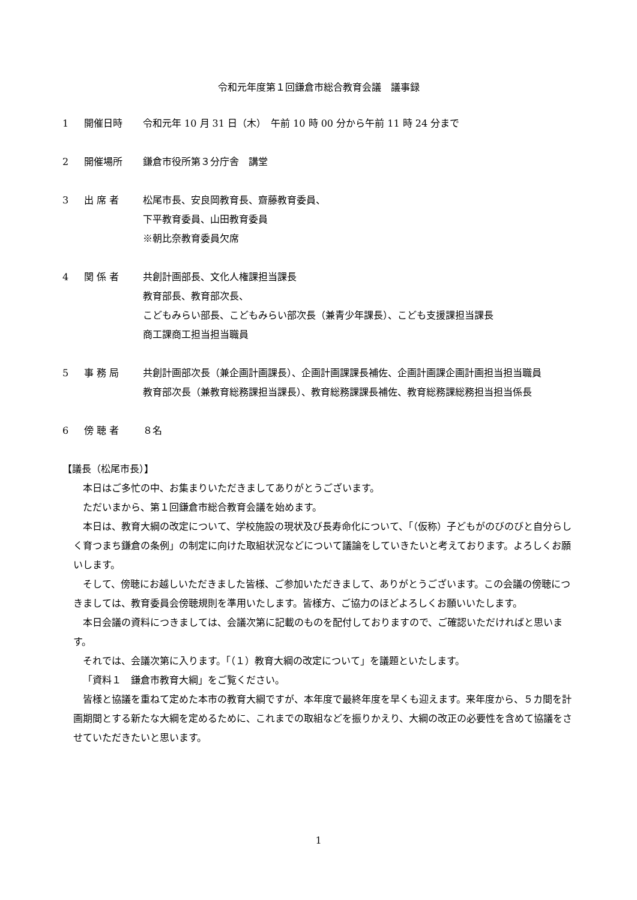令和元年度第１回鎌倉市総合教育会議　議事録
1 開催日時 令和元年 10 月 31 日（木）　午前 10 時 00 分から午前 11 時 24 分まで
2 開催場所 鎌倉市役所第３分庁舎　講堂
3 出 席 者 松尾市長、安良岡教育長、齋藤教育委員、
下平教育委員、山田教育委員
※朝比奈教育委員欠席
4 関 係 者 共創計画部長、文化人権課担当課長
教育部長、教育部次長、
こどもみらい部長、こどもみらい部次長（兼青少年課長）、こども支援課担当課長
商工課商工担当担当職員
5 事 務 局 共創計画部次長（兼企画計画課長）、企画計画課課長補佐、企画計画課企画計画担当担当職員
教育部次長（兼教育総務課担当課長）、教育総務課課長補佐、教育総務課総務担当担当係長
6 傍 聴 者 ８名
【議長（松尾市長）】
本日はご多忙の中、お集まりいただきましてありがとうございます。
ただいまから、第１回鎌倉市総合教育会議を始めます。
本日は、教育大綱の改定について、学校施設の現状及び長寿命化について、「（仮称）子どもがのびのびと自分らしく育つまち鎌倉の条例」の制定に向けた取組状況などについて議論をしていきたいと考えております。よろしくお願いします。
そして、傍聴にお越しいただきました皆様、ご参加いただきまして、ありがとうございます。この会議の傍聴につきましては、教育委員会傍聴規則を準用いたします。皆様方、ご協力のほどよろしくお願いいたします。
本日会議の資料につきましては、会議次第に記載のものを配付しておりますので、ご確認いただければと思います。
それでは、会議次第に入ります。「（１）教育大綱の改定について」を議題といたします。
「資料１　鎌倉市教育大綱」をご覧ください。
皆様と協議を重ねて定めた本市の教育大綱ですが、本年度で最終年度を早くも迎えます。来年度から、５カ間を計画期間とする新たな大綱を定めるために、これまでの取組などを振りかえり、大綱の改正の必要性を含めて協議をさせていただきたいと思います。
1